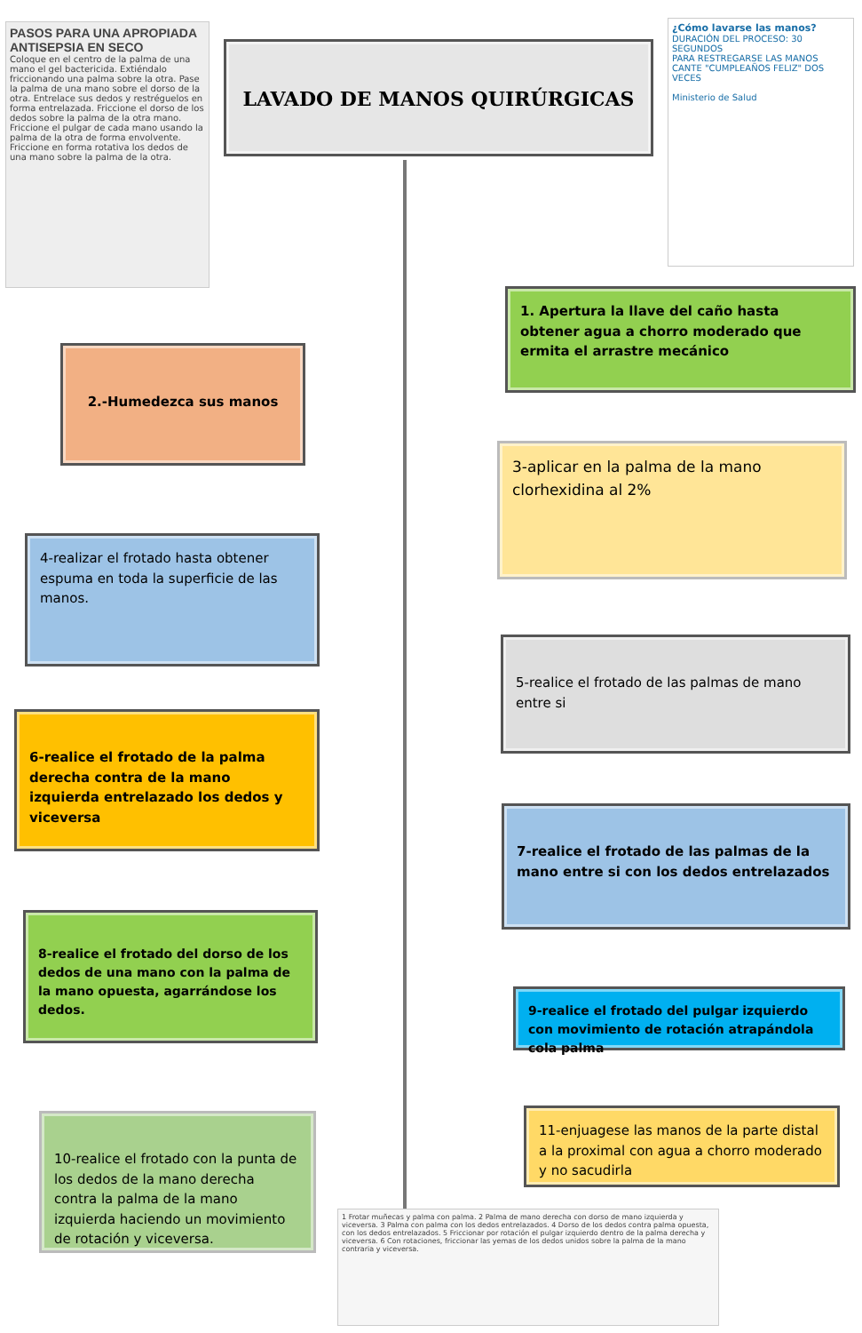PASOS PARA UNA APROPIADA ANTISEPSIA EN SECO
Coloque en el centro de la palma de una mano el gel bactericida. Extiéndalo friccionando una palma sobre la otra. Pase la palma de una mano sobre el dorso de la otra. Entrelace sus dedos y restréguelos en forma entrelazada. Friccione el dorso de los dedos sobre la palma de la otra mano. Friccione el pulgar de cada mano usando la palma de la otra de forma envolvente. Friccione en forma rotativa los dedos de una mano sobre la palma de la otra.
LAVADO DE MANOS QUIRÚRGICAS
¿Cómo lavarse las manos?
DURACIÓN DEL PROCESO: 30 SEGUNDOS
PARA RESTREGARSE LAS MANOS CANTE "CUMPLEAÑOS FELIZ" DOS VECES
Ministerio de Salud
1. Apertura la llave del caño hasta obtener agua a chorro moderado que ermita el arrastre mecánico
2.-Humedezca sus manos
3-aplicar en la palma de la mano clorhexidina al 2%
4-realizar el frotado hasta obtener espuma en toda la superficie de las manos.
5-realice el frotado de las palmas de mano entre si
6-realice el frotado de la palma derecha contra de la mano izquierda entrelazado los dedos y viceversa
7-realice el frotado de las palmas de la mano entre si con los dedos entrelazados
8-realice el frotado del dorso de los dedos de una mano con la palma de la mano opuesta, agarrándose los dedos.
9-realice el frotado del pulgar izquierdo con movimiento de rotación atrapándola cola palma
11-enjuagese las manos de la parte distal a la proximal con agua a chorro moderado y no sacudirla
10-realice el frotado con la punta de los dedos de la mano derecha contra la palma de la mano izquierda haciendo un movimiento de rotación y viceversa.
1 Frotar muñecas y palma con palma. 2 Palma de mano derecha con dorso de mano izquierda y viceversa. 3 Palma con palma con los dedos entrelazados. 4 Dorso de los dedos contra palma opuesta, con los dedos entrelazados. 5 Friccionar por rotación el pulgar izquierdo dentro de la palma derecha y viceversa. 6 Con rotaciones, friccionar las yemas de los dedos unidos sobre la palma de la mano contraria y viceversa.